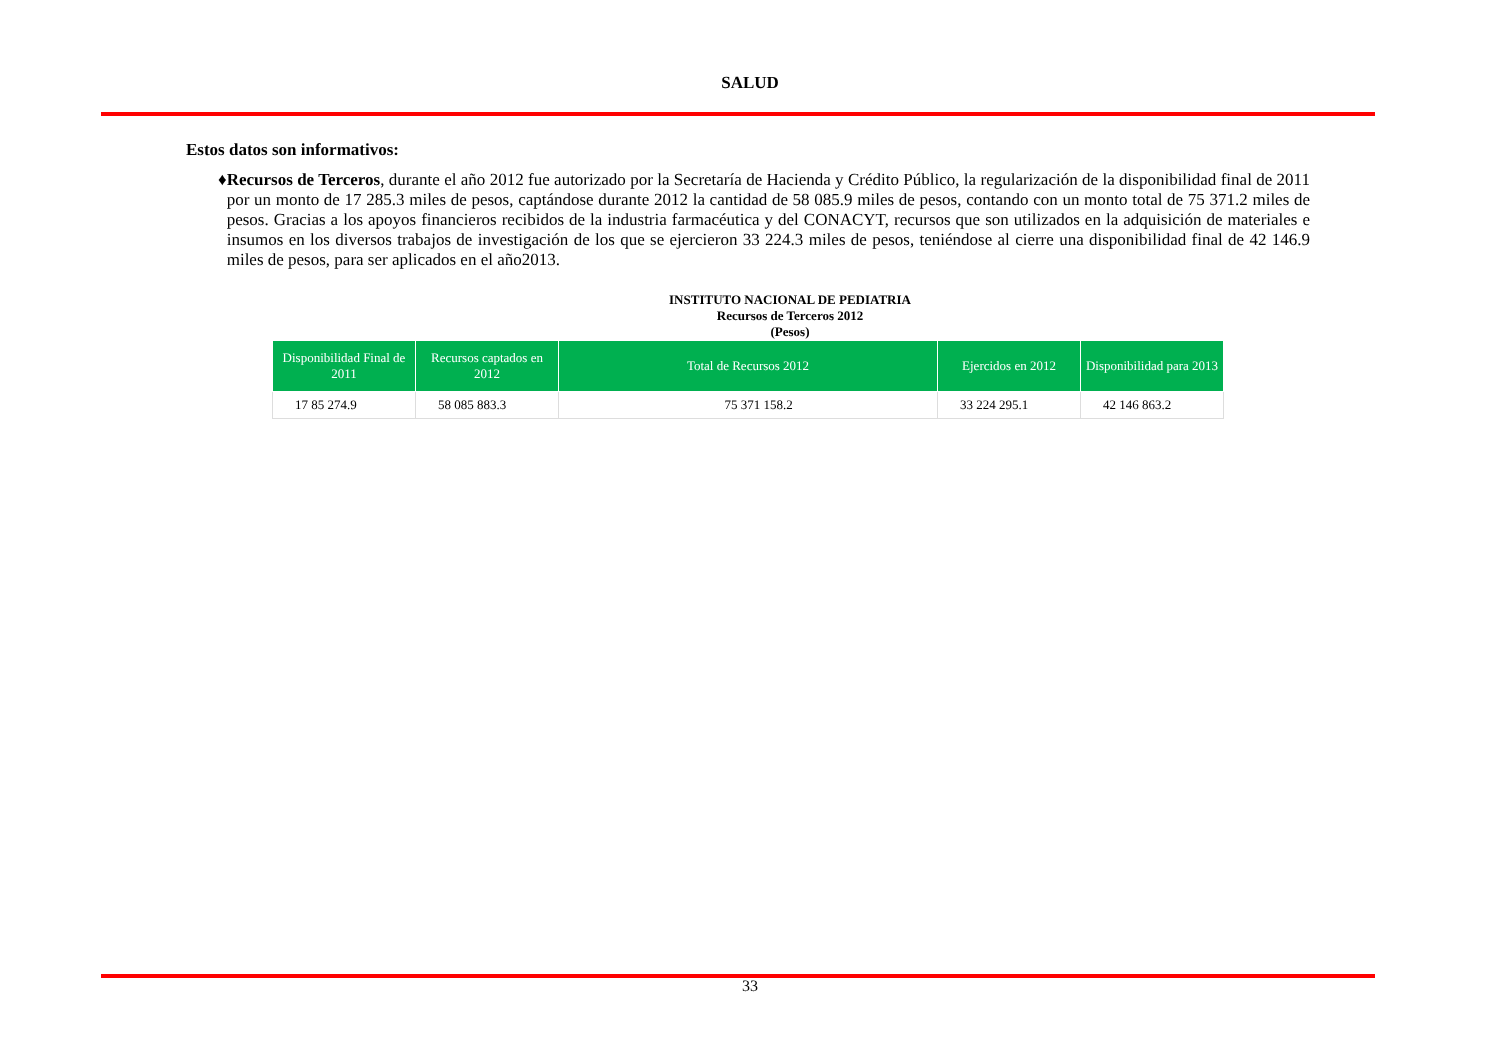SALUD
Estos datos son informativos:
♦ Recursos de Terceros, durante el año 2012 fue autorizado por la Secretaría de Hacienda y Crédito Público, la regularización de la disponibilidad final de 2011 por un monto de 17 285.3 miles de pesos, captándose durante 2012 la cantidad de 58 085.9 miles de pesos, contando con un monto total de 75 371.2 miles de pesos. Gracias a los apoyos financieros recibidos de la industria farmacéutica y del CONACYT, recursos que son utilizados en la adquisición de materiales e insumos en los diversos trabajos de investigación de los que se ejercieron 33 224.3 miles de pesos, teniéndose al cierre una disponibilidad final de 42 146.9 miles de pesos, para ser aplicados en el año2013.
INSTITUTO NACIONAL DE PEDIATRIA
Recursos de Terceros 2012
(Pesos)
| Disponibilidad Final de 2011 | Recursos captados en 2012 | Total de Recursos 2012 | Ejercidos en 2012 | Disponibilidad para 2013 |
| --- | --- | --- | --- | --- |
| 17 85 274.9 | 58 085 883.3 | 75 371 158.2 | 33 224 295.1 | 42 146 863.2 |
33